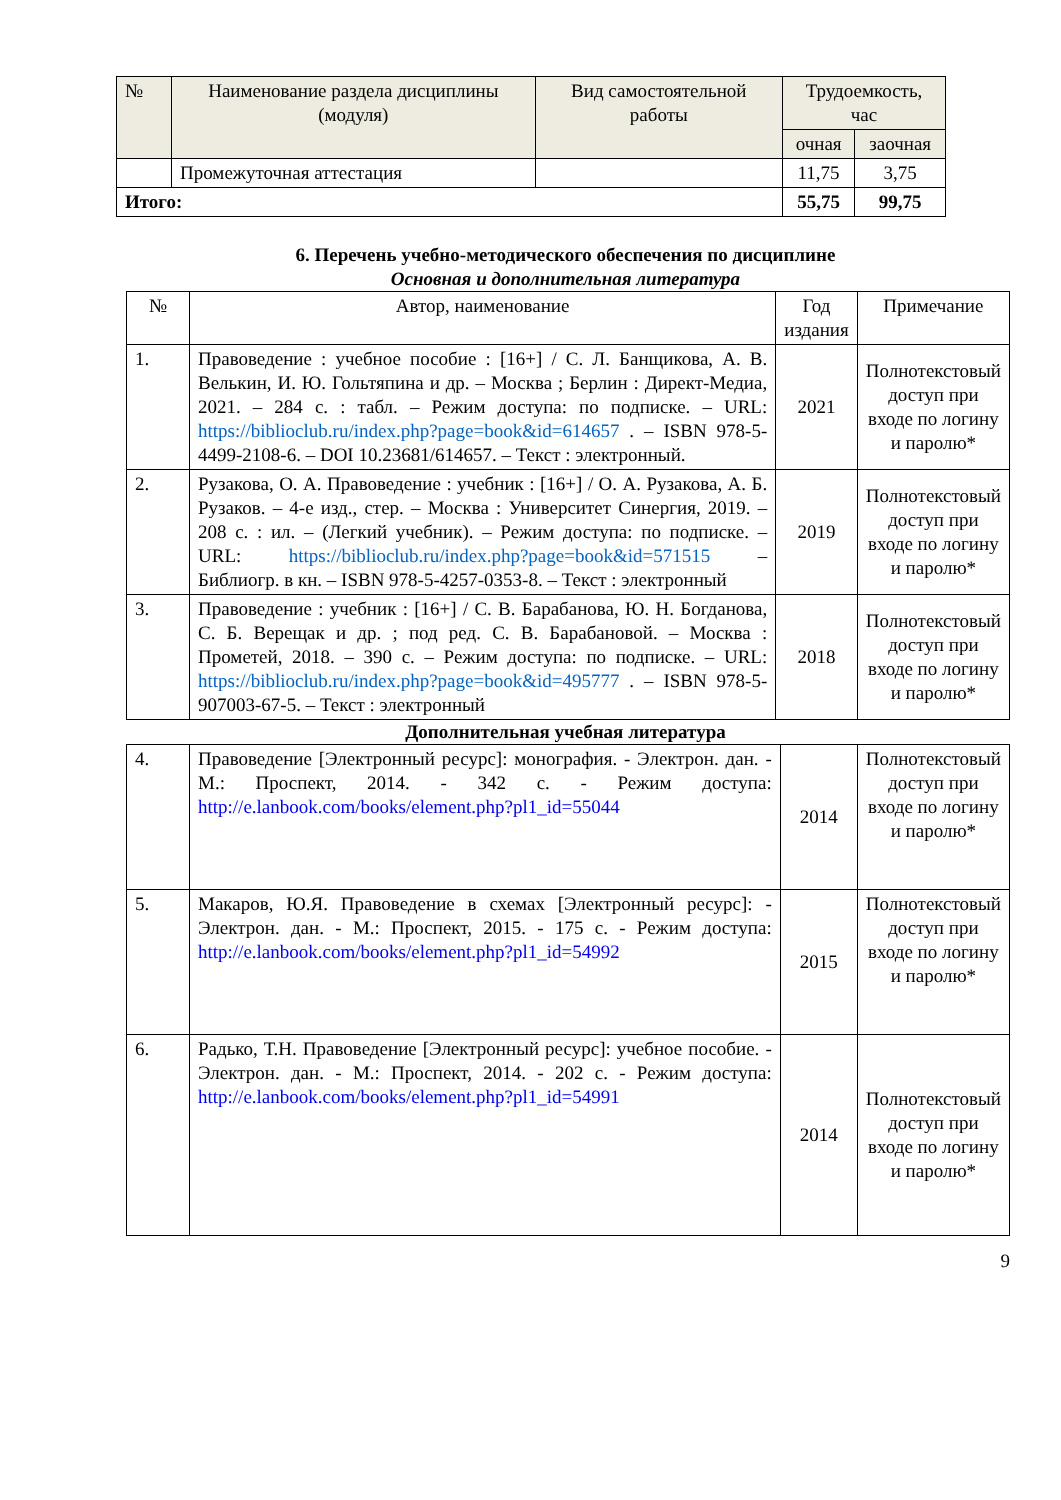| № | Наименование раздела дисциплины (модуля) | Вид самостоятельной работы | Трудоемкость, час | |
| --- | --- | --- | --- | --- |
| | | | очная | заочная |
| | Промежуточная аттестация | | 11,75 | 3,75 |
| Итого: | | | 55,75 | 99,75 |
6. Перечень учебно-методического обеспечения по дисциплине
Основная и дополнительная литература
| № | Автор, наименование | Год издания | Примечание |
| 1. | Правоведение : учебное пособие : [16+] / С. Л. Банщикова, А. В. Велькин, И. Ю. Гольтяпина и др. – Москва ; Берлин : Директ-Медиа, 2021. – 284 с. : табл. – Режим доступа: по подписке. – URL: https://biblioclub.ru/index.php?page=book&id=614657 . – ISBN 978-5-4499-2108-6. – DOI 10.23681/614657. – Текст : электронный. | 2021 | Полнотекстовый доступ при входе по логину и паролю* |
| 2. | Рузакова, О. А. Правоведение : учебник : [16+] / О. А. Рузакова, А. Б. Рузаков. – 4-е изд., стер. – Москва : Университет Синергия, 2019. – 208 с. : ил. – (Легкий учебник). – Режим доступа: по подписке. – URL: https://biblioclub.ru/index.php?page=book&id=571515 – Библиогр. в кн. – ISBN 978-5-4257-0353-8. – Текст : электронный | 2019 | Полнотекстовый доступ при входе по логину и паролю* |
| 3. | Правоведение : учебник : [16+] / С. В. Барабанова, Ю. Н. Богданова, С. Б. Верещак и др. ; под ред. С. В. Барабановой. – Москва : Прометей, 2018. – 390 с. – Режим доступа: по подписке. – URL: https://biblioclub.ru/index.php?page=book&id=495777 . – ISBN 978-5-907003-67-5. – Текст : электронный | 2018 | Полнотекстовый доступ при входе по логину и паролю* |
Дополнительная учебная литература
| 4. | Правоведение [Электронный ресурс]: монография. - Электрон. дан. - М.: Проспект, 2014. - 342 с. - Режим доступа: http://e.lanbook.com/books/element.php?pl1_id=55044 | 2014 | Полнотекстовый доступ при входе по логину и паролю* |
| 5. | Макаров, Ю.Я. Правоведение в схемах [Электронный ресурс]: - Электрон. дан. - М.: Проспект, 2015. - 175 с. - Режим доступа: http://e.lanbook.com/books/element.php?pl1_id=54992 | 2015 | Полнотекстовый доступ при входе по логину и паролю* |
| 6. | Радько, Т.Н. Правоведение [Электронный ресурс]: учебное пособие. - Электрон. дан. - М.: Проспект, 2014. - 202 с. - Режим доступа: http://e.lanbook.com/books/element.php?pl1_id=54991 | 2014 | Полнотекстовый доступ при входе по логину и паролю* |
9